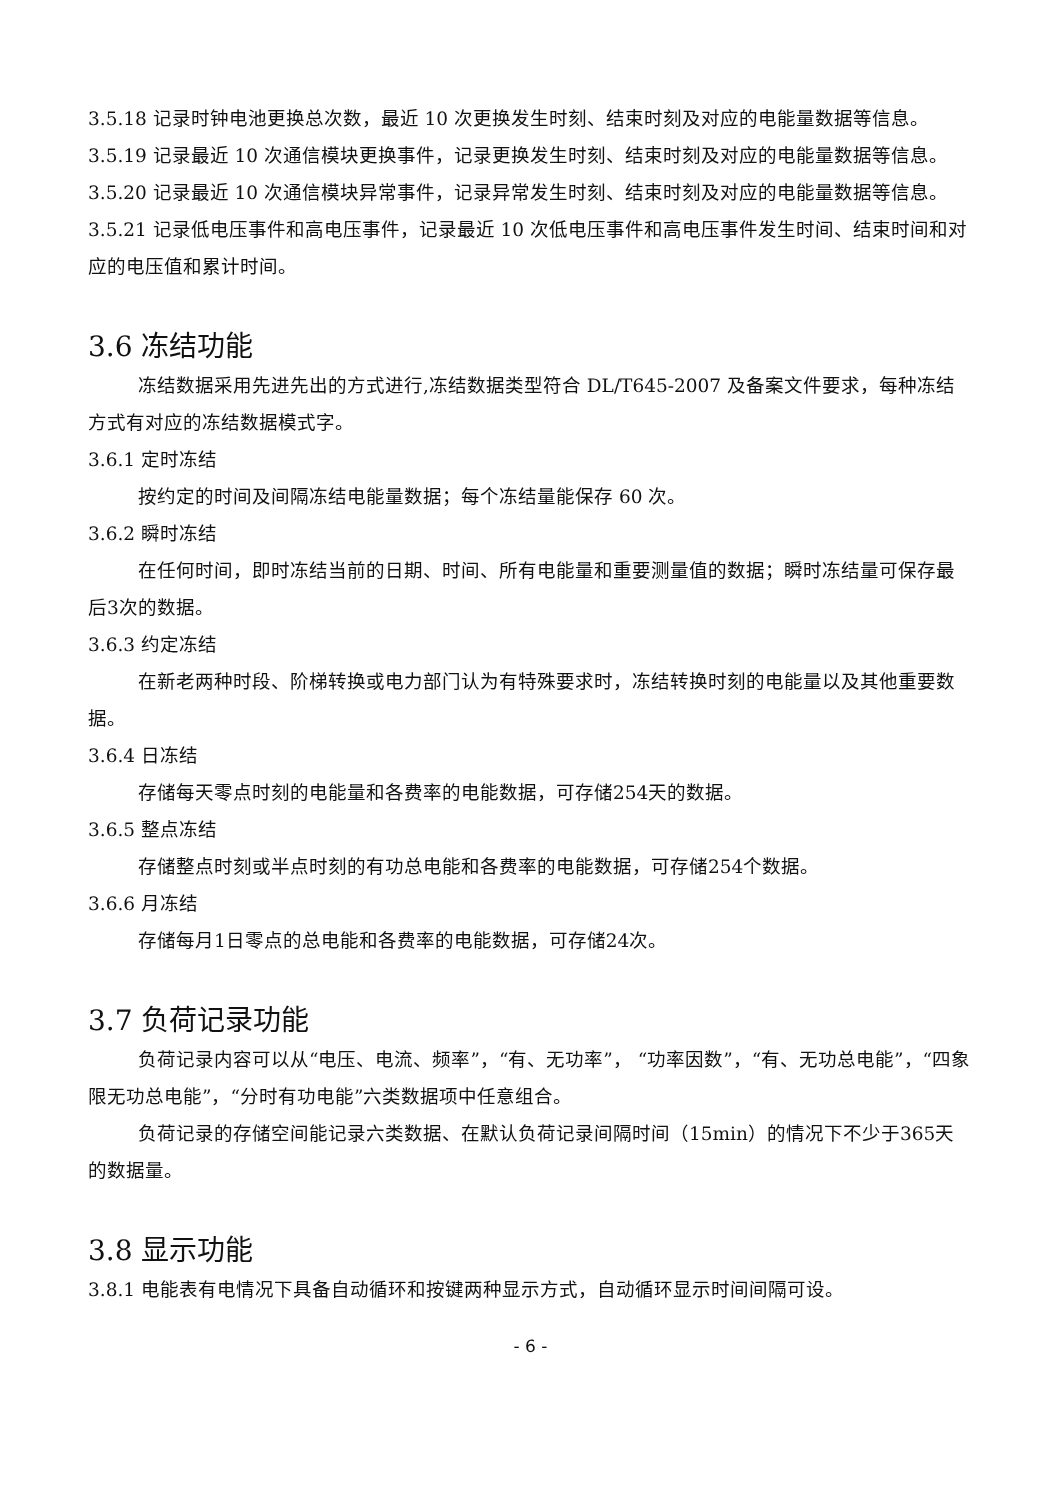3.5.18 记录时钟电池更换总次数，最近 10 次更换发生时刻、结束时刻及对应的电能量数据等信息。
3.5.19 记录最近 10 次通信模块更换事件，记录更换发生时刻、结束时刻及对应的电能量数据等信息。
3.5.20 记录最近 10 次通信模块异常事件，记录异常发生时刻、结束时刻及对应的电能量数据等信息。
3.5.21 记录低电压事件和高电压事件，记录最近 10 次低电压事件和高电压事件发生时间、结束时间和对应的电压值和累计时间。
3.6 冻结功能
冻结数据采用先进先出的方式进行,冻结数据类型符合 DL/T645-2007 及备案文件要求，每种冻结方式有对应的冻结数据模式字。
3.6.1 定时冻结
按约定的时间及间隔冻结电能量数据；每个冻结量能保存 60 次。
3.6.2 瞬时冻结
在任何时间，即时冻结当前的日期、时间、所有电能量和重要测量值的数据；瞬时冻结量可保存最后3次的数据。
3.6.3 约定冻结
在新老两种时段、阶梯转换或电力部门认为有特殊要求时，冻结转换时刻的电能量以及其他重要数据。
3.6.4 日冻结
存储每天零点时刻的电能量和各费率的电能数据，可存储254天的数据。
3.6.5 整点冻结
存储整点时刻或半点时刻的有功总电能和各费率的电能数据，可存储254个数据。
3.6.6 月冻结
存储每月1日零点的总电能和各费率的电能数据，可存储24次。
3.7 负荷记录功能
负荷记录内容可以从“电压、电流、频率”，“有、无功率”， “功率因数”，“有、无功总电能”，“四象限无功总电能”，“分时有功电能”六类数据项中任意组合。
负荷记录的存储空间能记录六类数据、在默认负荷记录间隔时间（15min）的情况下不少于365天的数据量。
3.8 显示功能
3.8.1 电能表有电情况下具备自动循环和按键两种显示方式，自动循环显示时间间隔可设。
- 6 -